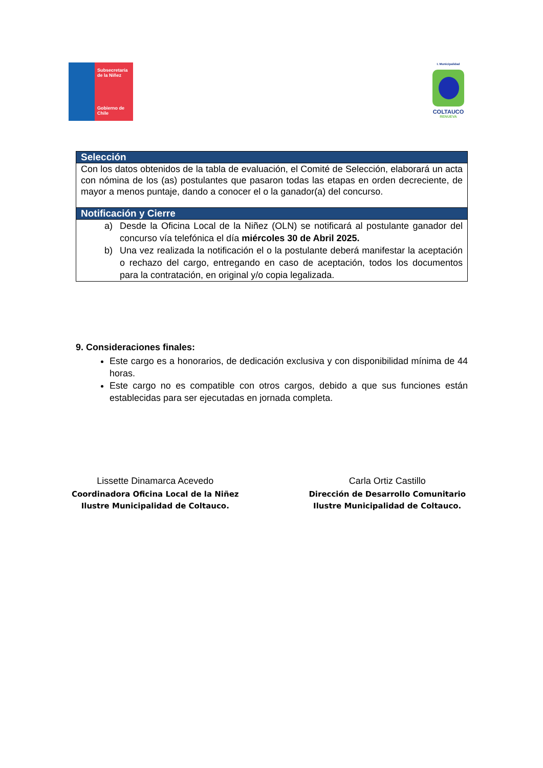Subsecretaría
de la Niñez
Gobierno de Chile
I. Municipalidad
COLTAUCO
RENUEVA
| Selección |
| --- |
| Con los datos obtenidos de la tabla de evaluación, el Comité de Selección, elaborará un acta con nómina de los (as) postulantes que pasaron todas las etapas en orden decreciente, de mayor a menos puntaje, dando a conocer el o la ganador(a) del concurso. |
| Notificación y Cierre |
| a) Desde la Oficina Local de la Niñez (OLN) se notificará al postulante ganador del concurso vía telefónica el día miércoles 30 de Abril 2025. b) Una vez realizada la notificación el o la postulante deberá manifestar la aceptación o rechazo del cargo, entregando en caso de aceptación, todos los documentos para la contratación, en original y/o copia legalizada. |
9. Consideraciones finales:
Este cargo es a honorarios, de dedicación exclusiva y con disponibilidad mínima de 44 horas.
Este cargo no es compatible con otros cargos, debido a que sus funciones están establecidas para ser ejecutadas en jornada completa.
Lissette Dinamarca Acevedo
Coordinadora Oficina Local de la Niñez
Ilustre Municipalidad de Coltauco.
Carla Ortiz Castillo
Dirección de Desarrollo Comunitario
Ilustre Municipalidad de Coltauco.